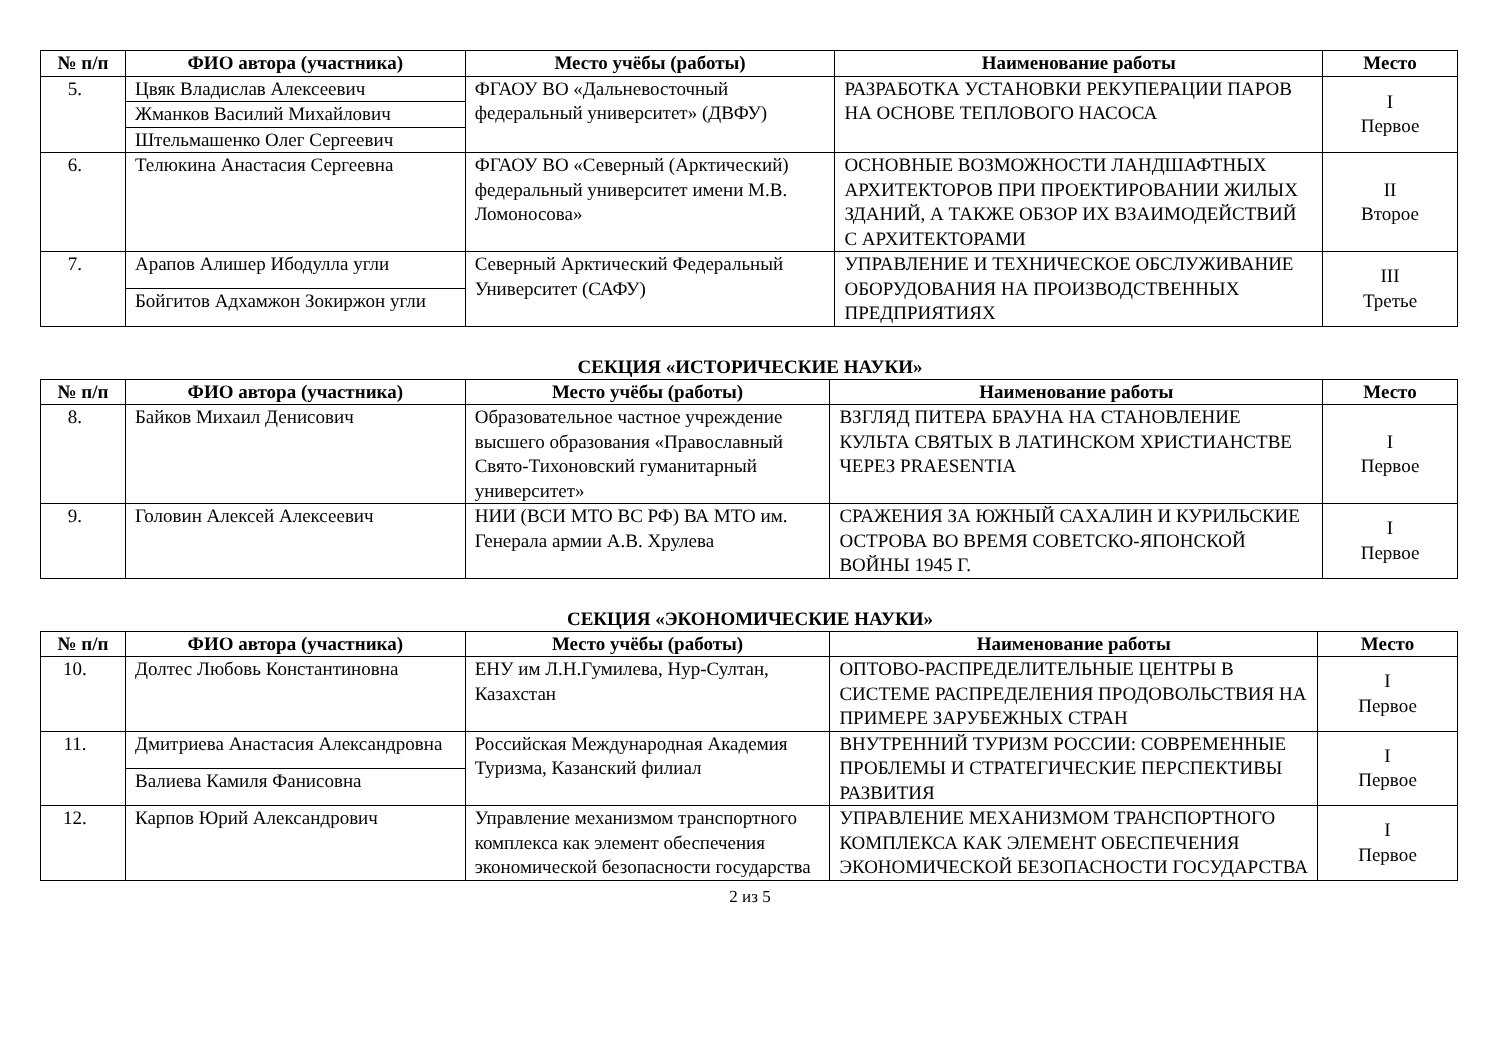| № п/п | ФИО автора (участника) | Место учёбы (работы) | Наименование работы | Место |
| --- | --- | --- | --- | --- |
| 5. | Цвяк Владислав Алексеевич | ФГАОУ ВО «Дальневосточный федеральный университет» (ДВФУ) | РАЗРАБОТКА УСТАНОВКИ РЕКУПЕРАЦИИ ПАРОВ НА ОСНОВЕ ТЕПЛОВОГО НАСОСА | I Первое |
| | Жманков Василий Михайлович | | | |
| | Штельмашенко Олег Сергеевич | | | |
| 6. | Телюкина Анастасия Сергеевна | ФГАОУ ВО «Северный (Арктический) федеральный университет имени М.В. Ломоносова» | ОСНОВНЫЕ ВОЗМОЖНОСТИ ЛАНДШАФТНЫХ АРХИТЕКТОРОВ ПРИ ПРОЕКТИРОВАНИИ ЖИЛЫХ ЗДАНИЙ, А ТАКЖЕ ОБЗОР ИХ ВЗАИМОДЕЙСТВИЙ С АРХИТЕКТОРАМИ | II Второе |
| 7. | Арапов Алишер Ибодулла угли | Северный Арктический Федеральный Университет (САФУ) | УПРАВЛЕНИЕ И ТЕХНИЧЕСКОЕ ОБСЛУЖИВАНИЕ ОБОРУДОВАНИЯ НА ПРОИЗВОДСТВЕННЫХ ПРЕДПРИЯТИЯХ | III Третье |
| | Бойгитов Адхамжон Зокиржон угли | | | |
СЕКЦИЯ «ИСТОРИЧЕСКИЕ НАУКИ»
| № п/п | ФИО автора (участника) | Место учёбы (работы) | Наименование работы | Место |
| --- | --- | --- | --- | --- |
| 8. | Байков Михаил Денисович | Образовательное частное учреждение высшего образования «Православный Свято-Тихоновский гуманитарный университет» | ВЗГЛЯД ПИТЕРА БРАУНА НА СТАНОВЛЕНИЕ КУЛЬТА СВЯТЫХ В ЛАТИНСКОМ ХРИСТИАНСТВЕ ЧЕРЕЗ PRAESENTIA | I Первое |
| 9. | Головин Алексей Алексеевич | НИИ (ВСИ МТО ВС РФ) ВА МТО им. Генерала армии А.В. Хрулева | СРАЖЕНИЯ ЗА ЮЖНЫЙ САХАЛИН И КУРИЛЬСКИЕ ОСТРОВА ВО ВРЕМЯ СОВЕТСКО-ЯПОНСКОЙ ВОЙНЫ 1945 Г. | I Первое |
СЕКЦИЯ «ЭКОНОМИЧЕСКИЕ НАУКИ»
| № п/п | ФИО автора (участника) | Место учёбы (работы) | Наименование работы | Место |
| --- | --- | --- | --- | --- |
| 10. | Долтес Любовь Константиновна | ЕНУ им Л.Н.Гумилева, Нур-Султан, Казахстан | ОПТОВО-РАСПРЕДЕЛИТЕЛЬНЫЕ ЦЕНТРЫ В СИСТЕМЕ РАСПРЕДЕЛЕНИЯ ПРОДОВОЛЬСТВИЯ НА ПРИМЕРЕ ЗАРУБЕЖНЫХ СТРАН | I Первое |
| 11. | Дмитриева Анастасия Александровна | Российская Международная Академия Туризма, Казанский филиал | ВНУТРЕННИЙ ТУРИЗМ РОССИИ: СОВРЕМЕННЫЕ ПРОБЛЕМЫ И СТРАТЕГИЧЕСКИЕ ПЕРСПЕКТИВЫ РАЗВИТИЯ | I Первое |
| | Валиева Камиля Фанисовна | | | |
| 12. | Карпов Юрий Александрович | Управление механизмом транспортного комплекса как элемент обеспечения экономической безопасности государства | УПРАВЛЕНИЕ МЕХАНИЗМОМ ТРАНСПОРТНОГО КОМПЛЕКСА КАК ЭЛЕМЕНТ ОБЕСПЕЧЕНИЯ ЭКОНОМИЧЕСКОЙ БЕЗОПАСНОСТИ ГОСУДАРСТВА | I Первое |
2 из 5